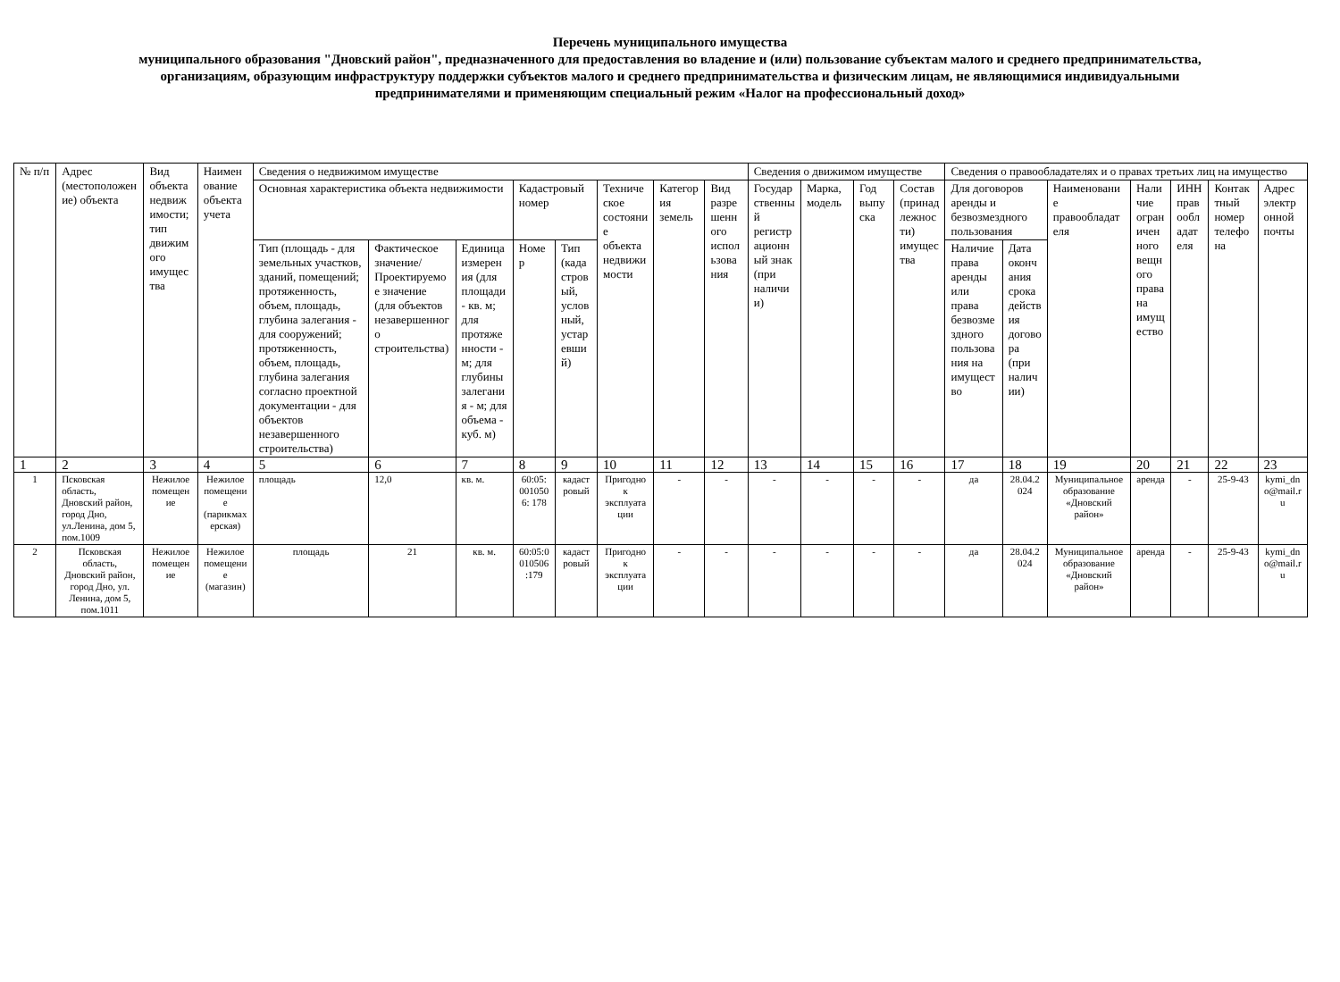Перечень муниципального имущества
муниципального образования "Дновский район", предназначенного для предоставления во владение и (или) пользование субъектам малого и среднего предпринимательства, организациям, образующим инфраструктуру поддержки субъектов малого и среднего предпринимательства и физическим лицам, не являющимися индивидуальными предпринимателями и применяющим специальный режим «Налог на профессиональный доход»
| № п/п | Адрес (местоположение) объекта | Вид объекта недвижимости; тип движимого имущества | Наименование объекта учета | Сведения о недвижимом имуществе | | | | | | | | Сведения о движимом имуществе | | | | Сведения о правообладателях и о правах третьих лиц на имущество | | | | | | |
| --- | --- | --- | --- | --- | --- | --- | --- | --- | --- | --- | --- | --- | --- | --- | --- | --- | --- | --- | --- | --- | --- | --- |
| | | | | Основная характеристика объекта недвижимости | | | Кадастровый номер | | Техническое состояние объекта недвижимости | Категория земель | Вид разрешенного использования | Государственный регистрационный знак (при наличии) | Марка, модель | Год выпуска | Состав (принадлежности) имущества | Для договоров аренды и безвозмездного пользования | | Наименование правообладателя | Наличие ограниченного вещного права на имущество | ИНН правообладателя | Контактный номер телефона | Адрес электронной почты |
| | | | | Тип (площадь - для земельных участков, зданий, помещений; протяженность, объем, площадь, глубина залегания - для сооружений; протяженность, объем, площадь, глубина залегания согласно проектной документации - для объектов незавершенного строительства) | Фактическое значение/Проектируемое значение (для объектов незавершенного строительства) | Единица измерения (для площади - кв. м; для протяженности - м; для глубины залегания - м; для объема - куб. м) | Номер | Тип (кадастровый, условный, устаревший) | | | | | | | | Наличие права аренды или права безвозмездного пользования на имущество | Дата окончания срока действия договора (при наличии) | | | | | |
| 1 | 2 | 3 | 4 | 5 | 6 | 7 | 8 | 9 | 10 | 11 | 12 | 13 | 14 | 15 | 16 | 17 | 18 | 19 | 20 | 21 | 22 | 23 |
| 1 | Псковская область, Дновский район, город Дно, ул.Ленина, дом 5, пом.1009 | Нежилое помещение | Нежилое помещение (парикмахерская) | площадь | 12,0 | кв. м. | 60:05: 0010506: 178 | кадастровый | Пригодно к эксплуатации | - | - | - | - | - | - | да | 28.04.2024 | Муниципальное образование «Дновский район» | аренда | - | 25-9-43 | kymi_dno@mail.ru |
| 2 | Псковская область, Дновский район, город Дно, ул. Ленина, дом 5, пом.1011 | Нежилое помещение | Нежилое помещение (магазин) | площадь | 21 | кв. м. | 60:05:0010506:179 | кадастровый | Пригодно к эксплуатации | - | - | - | - | - | - | да | 28.04.2024 | Муниципальное образование «Дновский район» | аренда | - | 25-9-43 | kymi_dno@mail.ru |